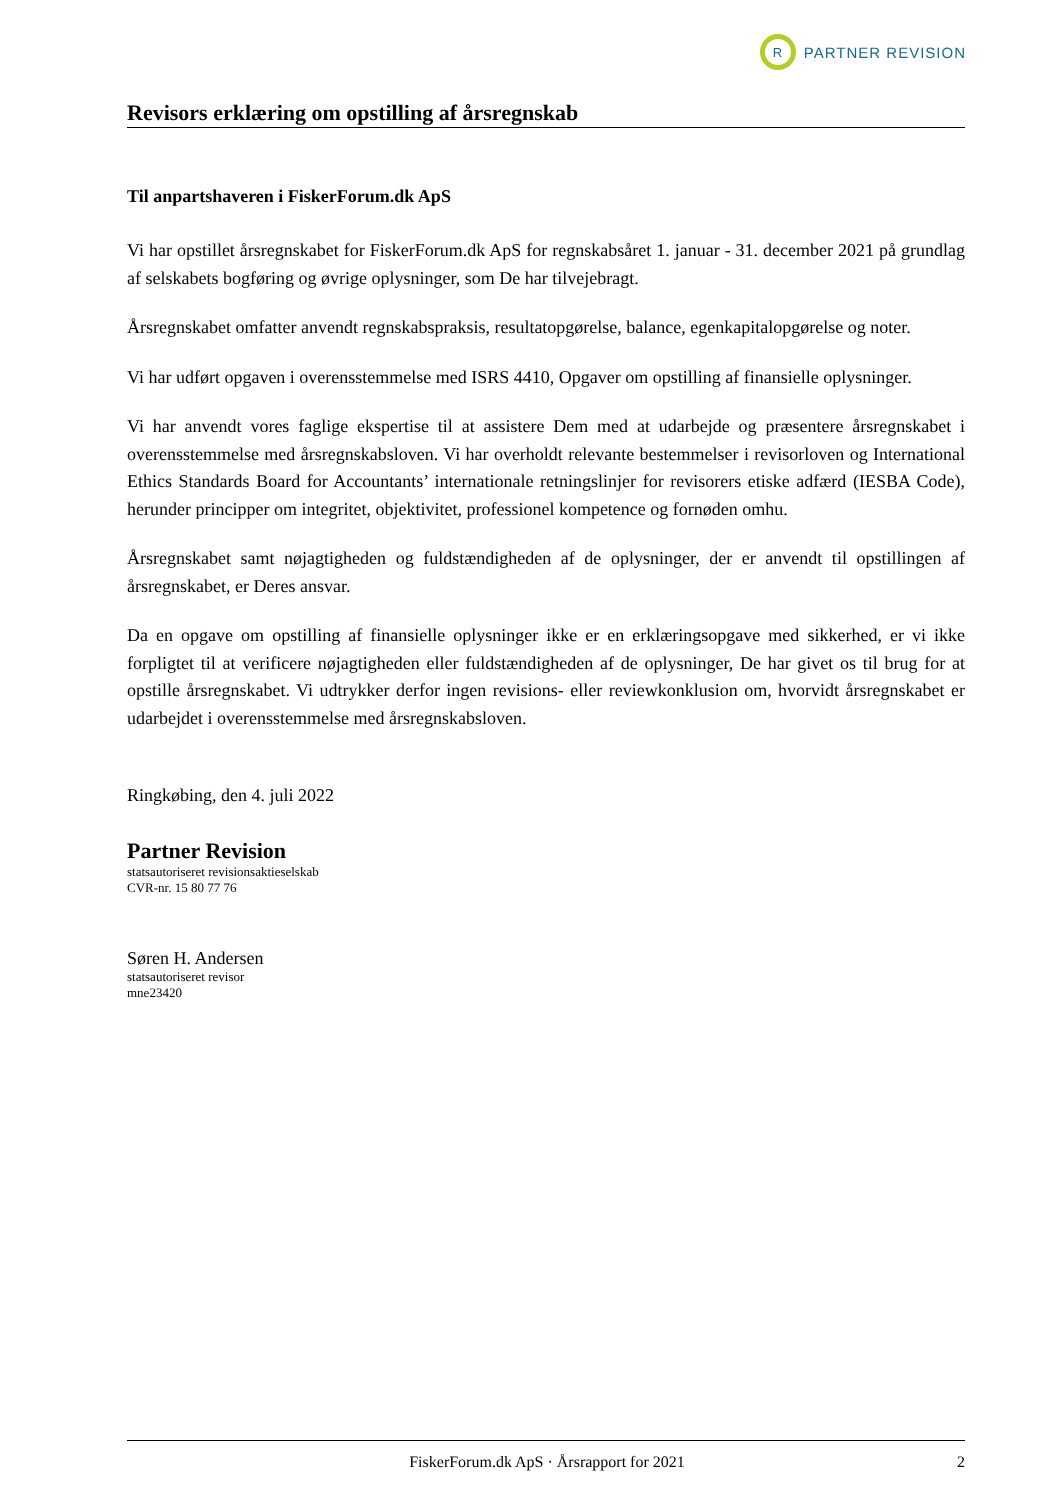R
PARTNER REVISION
Revisors erklæring om opstilling af årsregnskab
Til anpartshaveren i FiskerForum.dk ApS
Vi har opstillet årsregnskabet for FiskerForum.dk ApS for regnskabsåret 1. januar - 31. december 2021 på grundlag af selskabets bogføring og øvrige oplysninger, som De har tilvejebragt.
Årsregnskabet omfatter anvendt regnskabspraksis, resultatopgørelse, balance, egenkapitalopgørelse og noter.
Vi har udført opgaven i overensstemmelse med ISRS 4410, Opgaver om opstilling af finansielle oplysninger.
Vi har anvendt vores faglige ekspertise til at assistere Dem med at udarbejde og præsentere årsregnskabet i overensstemmelse med årsregnskabsloven. Vi har overholdt relevante bestemmelser i revisorloven og International Ethics Standards Board for Accountants’ internationale retningslinjer for revisorers etiske adfærd (IESBA Code), herunder principper om integritet, objektivitet, professionel kompetence og fornøden omhu.
Årsregnskabet samt nøjagtigheden og fuldstændigheden af de oplysninger, der er anvendt til opstillingen af årsregnskabet, er Deres ansvar.
Da en opgave om opstilling af finansielle oplysninger ikke er en erklæringsopgave med sikkerhed, er vi ikke forpligtet til at verificere nøjagtigheden eller fuldstændigheden af de oplysninger, De har givet os til brug for at opstille årsregnskabet. Vi udtrykker derfor ingen revisions- eller reviewkonklusion om, hvorvidt årsregnskabet er udarbejdet i overensstemmelse med årsregnskabsloven.
Ringkøbing, den 4. juli 2022
Partner Revision
statsautoriseret revisionsaktieselskab
CVR-nr. 15 80 77 76
Søren H. Andersen
statsautoriseret revisor
mne23420
FiskerForum.dk ApS · Årsrapport for 2021 2